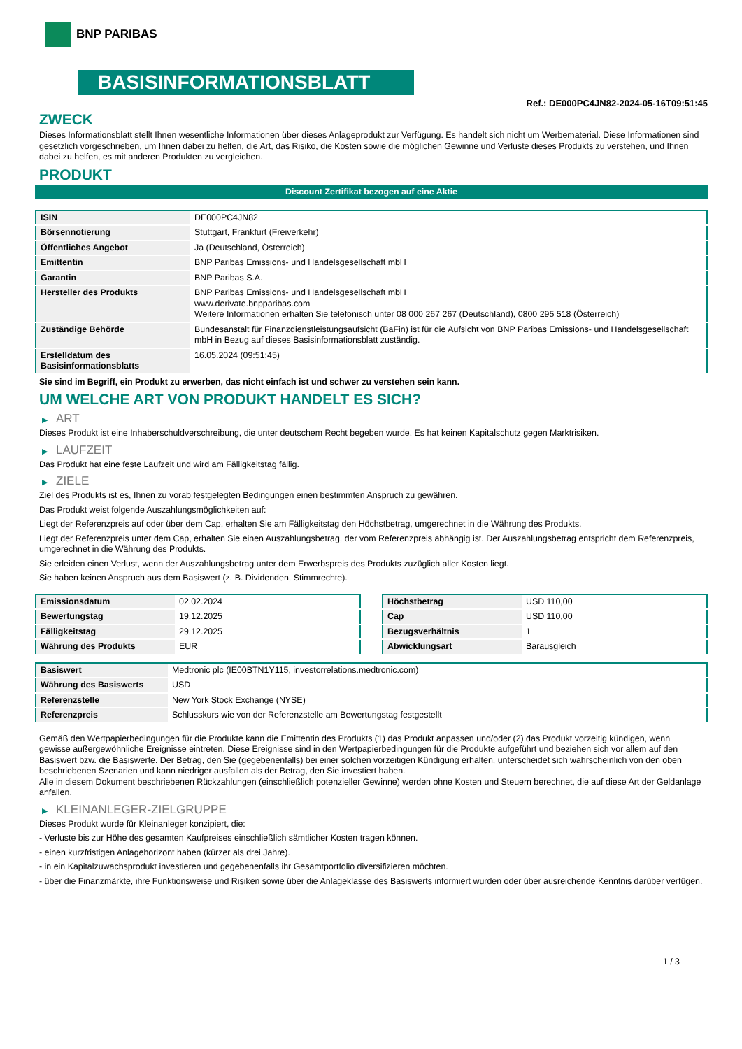BNP PARIBAS
BASISINFORMATIONSBLATT
Ref.: DE000PC4JN82-2024-05-16T09:51:45
ZWECK
Dieses Informationsblatt stellt Ihnen wesentliche Informationen über dieses Anlageprodukt zur Verfügung. Es handelt sich nicht um Werbematerial. Diese Informationen sind gesetzlich vorgeschrieben, um Ihnen dabei zu helfen, die Art, das Risiko, die Kosten sowie die möglichen Gewinne und Verluste dieses Produkts zu verstehen, und Ihnen dabei zu helfen, es mit anderen Produkten zu vergleichen.
PRODUKT
Discount Zertifikat bezogen auf eine Aktie
| ISIN | DE000PC4JN82 |
| Börsennotierung | Stuttgart, Frankfurt (Freiverkehr) |
| Öffentliches Angebot | Ja (Deutschland, Österreich) |
| Emittentin | BNP Paribas Emissions- und Handelsgesellschaft mbH |
| Garantin | BNP Paribas S.A. |
| Hersteller des Produkts | BNP Paribas Emissions- und Handelsgesellschaft mbH www.derivate.bnpparibas.com Weitere Informationen erhalten Sie telefonisch unter 08 000 267 267 (Deutschland), 0800 295 518 (Österreich) |
| Zuständige Behörde | Bundesanstalt für Finanzdienstleistungsaufsicht (BaFin) ist für die Aufsicht von BNP Paribas Emissions- und Handelsgesellschaft mbH in Bezug auf dieses Basisinformationsblatt zuständig. |
| Erstelldatum des Basisinformationsblatts | 16.05.2024 (09:51:45) |
Sie sind im Begriff, ein Produkt zu erwerben, das nicht einfach ist und schwer zu verstehen sein kann.
UM WELCHE ART VON PRODUKT HANDELT ES SICH?
▶ ART
Dieses Produkt ist eine Inhaberschuldverschreibung, die unter deutschem Recht begeben wurde. Es hat keinen Kapitalschutz gegen Marktrisiken.
▶ LAUFZEIT
Das Produkt hat eine feste Laufzeit und wird am Fälligkeitstag fällig.
▶ ZIELE
Ziel des Produkts ist es, Ihnen zu vorab festgelegten Bedingungen einen bestimmten Anspruch zu gewähren.
Das Produkt weist folgende Auszahlungsmöglichkeiten auf:
Liegt der Referenzpreis auf oder über dem Cap, erhalten Sie am Fälligkeitstag den Höchstbetrag, umgerechnet in die Währung des Produkts.
Liegt der Referenzpreis unter dem Cap, erhalten Sie einen Auszahlungsbetrag, der vom Referenzpreis abhängig ist. Der Auszahlungsbetrag entspricht dem Referenzpreis, umgerechnet in die Währung des Produkts.
Sie erleiden einen Verlust, wenn der Auszahlungsbetrag unter dem Erwerbspreis des Produkts zuzüglich aller Kosten liegt.
Sie haben keinen Anspruch aus dem Basiswert (z. B. Dividenden, Stimmrechte).
| Emissionsdatum | 02.02.2024 |
| Bewertungstag | 19.12.2025 |
| Fälligkeitstag | 29.12.2025 |
| Währung des Produkts | EUR |
| Höchstbetrag | USD 110,00 |
| Cap | USD 110,00 |
| Bezugsverhältnis | 1 |
| Abwicklungsart | Barausgleich |
| Basiswert | Medtronic plc (IE00BTN1Y115, investorrelations.medtronic.com) |
| Währung des Basiswerts | USD |
| Referenzstelle | New York Stock Exchange (NYSE) |
| Referenzpreis | Schlusskurs wie von der Referenzstelle am Bewertungstag festgestellt |
Gemäß den Wertpapierbedingungen für die Produkte kann die Emittentin des Produkts (1) das Produkt anpassen und/oder (2) das Produkt vorzeitig kündigen, wenn gewisse außergewöhnliche Ereignisse eintreten. Diese Ereignisse sind in den Wertpapierbedingungen für die Produkte aufgeführt und beziehen sich vor allem auf den Basiswert bzw. die Basiswerte. Der Betrag, den Sie (gegebenenfalls) bei einer solchen vorzeitigen Kündigung erhalten, unterscheidet sich wahrscheinlich von den oben beschriebenen Szenarien und kann niedriger ausfallen als der Betrag, den Sie investiert haben.
Alle in diesem Dokument beschriebenen Rückzahlungen (einschließlich potenzieller Gewinne) werden ohne Kosten und Steuern berechnet, die auf diese Art der Geldanlage anfallen.
▶ KLEINANLEGER-ZIELGRUPPE
Dieses Produkt wurde für Kleinanleger konzipiert, die:
- Verluste bis zur Höhe des gesamten Kaufpreises einschließlich sämtlicher Kosten tragen können.
- einen kurzfristigen Anlagehorizont haben (kürzer als drei Jahre).
- in ein Kapitalzuwachsprodukt investieren und gegebenenfalls ihr Gesamtportfolio diversifizieren möchten.
- über die Finanzmärkte, ihre Funktionsweise und Risiken sowie über die Anlageklasse des Basiswerts informiert wurden oder über ausreichende Kenntnis darüber verfügen.
1 / 3